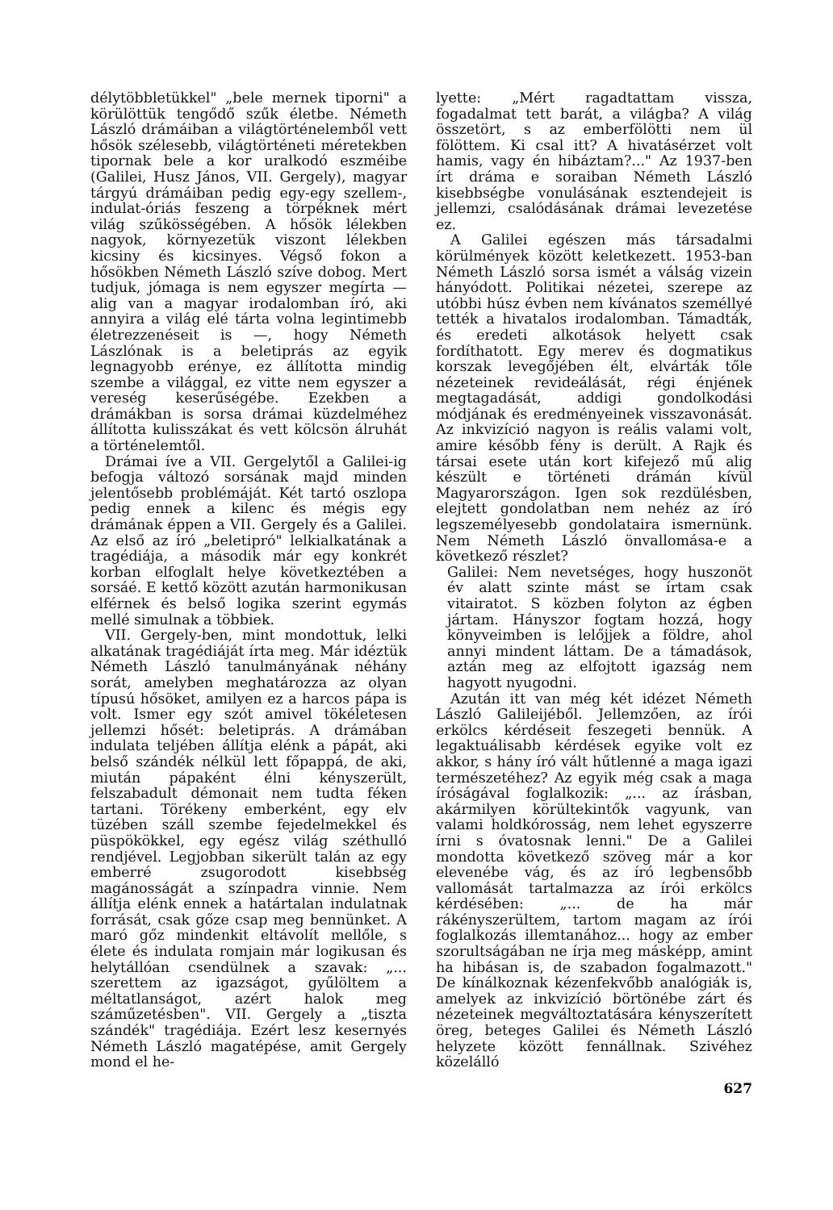délytöbbletükkel" „bele mernek tiporni" a körülöttük tengődő szűk életbe. Németh László drámáiban a világtörténelemből vett hősök szélesebb, világtörténeti méretekben tipornak bele a kor uralkodó eszméibe (Galilei, Husz János, VII. Gergely), magyar tárgyú drámáiban pedig egy-egy szellem-, indulat-óriás feszeng a törpéknek mért világ szűkösségében. A hősök lélekben nagyok, környezetük viszont lélekben kicsiny és kicsinyes. Végső fokon a hősökben Németh László szíve dobog. Mert tudjuk, jómaga is nem egyszer megírta — alig van a magyar irodalomban író, aki annyira a világ elé tárta volna legintimebb életrezzenéseit is —, hogy Németh Lászlónak is a beletiprás az egyik legnagyobb erénye, ez állította mindig szembe a világgal, ez vitte nem egyszer a vereség keserűségébe. Ezekben a drámákban is sorsa drámai küzdelméhez állította kulisszákat és vett kölcsön álruhát a történelemtől.
Drámai íve a VII. Gergelytől a Galilei-ig befogja változó sorsának majd minden jelentősebb problémáját. Két tartó oszlopa pedig ennek a kilenc és mégis egy drámának éppen a VII. Gergely és a Galilei. Az első az író „beletipró" lelkialkatának a tragédiája, a második már egy konkrét korban elfoglalt helye következtében a sorsáé. E kettő között azután harmonikusan elférnek és belső logika szerint egymás mellé simulnak a többiek.
VII. Gergely-ben, mint mondottuk, lelki alkatának tragédiáját írta meg. Már idéztük Németh László tanulmányának néhány sorát, amelyben meghatározza az olyan típusú hősöket, amilyen ez a harcos pápa is volt. Ismer egy szót amivel tökéletesen jellemzi hősét: beletiprás. A drámában indulata teljében állítja elénk a pápát, aki belső szándék nélkül lett főpappá, de aki, miután pápaként élni kényszerült, felszabadult démonait nem tudta féken tartani. Törékeny emberként, egy elv tüzében száll szembe fejedelmekkel és püspökökkel, egy egész világ széthulló rendjével. Legjobban sikerült talán az egy emberré zsugorodott kisebbség magánosságát a színpadra vinnie. Nem állítja elénk ennek a határtalan indulatnak forrását, csak gőze csap meg bennünket. A maró gőz mindenkit eltávolít mellőle, s élete és indulata romjain már logikusan és helytállóan csendülnek a szavak: „... szerettem az igazságot, gyűlöltem a méltatlanságot, azért halok meg száműzetésben". VII. Gergely a „tiszta szándék" tragédiája. Ezért lesz kesernyés Németh László magatépése, amit Gergely mond el he-
lyette: „Mért ragadtattam vissza, fogadalmat tett barát, a világba? A világ összetört, s az emberfölötti nem ül fölöttem. Ki csal itt? A hivatásérzet volt hamis, vagy én hibáztam?..." Az 1937-ben írt dráma e soraiban Németh László kisebbségbe vonulásának esztendejeit is jellemzi, csalódásának drámai levezetése ez.
A Galilei egészen más társadalmi körülmények között keletkezett. 1953-ban Németh László sorsa ismét a válság vizein hányódott. Politikai nézetei, szerepe az utóbbi húsz évben nem kívánatos személlyé tették a hivatalos irodalomban. Támadták, és eredeti alkotások helyett csak fordíthatott. Egy merev és dogmatikus korszak levegőjében élt, elvárták tőle nézeteinek revideálását, régi énjének megtagadását, addigi gondolkodási módjának és eredményeinek visszavonását. Az inkvizíció nagyon is reális valami volt, amire később fény is derült. A Rajk és társai esete után kort kifejező mű alig készült e történeti drámán kívül Magyarországon. Igen sok rezdülésben, elejtett gondolatban nem nehéz az író legszemélyesebb gondolataira ismernünk. Nem Németh László önvallomása-e a következő részlet?
Galilei: Nem nevetséges, hogy huszonöt év alatt szinte mást se írtam csak vitairatot. S közben folyton az égben jártam. Hányszor fogtam hozzá, hogy könyveimben is lelőjjek a földre, ahol annyi mindent láttam. De a támadások, aztán meg az elfojtott igazság nem hagyott nyugodni.
Azután itt van még két idézet Németh László Galileijéből. Jellemzően, az írói erkölcs kérdéseit feszegeti bennük. A legaktuálisabb kérdések egyike volt ez akkor, s hány író vált hűtlenné a maga igazi természetéhez? Az egyik még csak a maga íróságával foglalkozik: „... az írásban, akármilyen körültekintők vagyunk, van valami holdkórosság, nem lehet egyszerre írni s óvatosnak lenni." De a Galilei mondotta következő szöveg már a kor elevenébe vág, és az író legbensőbb vallomását tartalmazza az írói erkölcs kérdésében: „... de ha már rákényszerültem, tartom magam az írói foglalkozás illemtanához... hogy az ember szorultságában ne írja meg másképp, amint ha hibásan is, de szabadon fogalmazott." De kínálkoznak kézenfekvőbb analógiák is, amelyek az inkvizíció börtönébe zárt és nézeteinek megváltoztatására kényszerített öreg, beteges Galilei és Németh László helyzete között fennállnak. Szivéhez közelálló
627